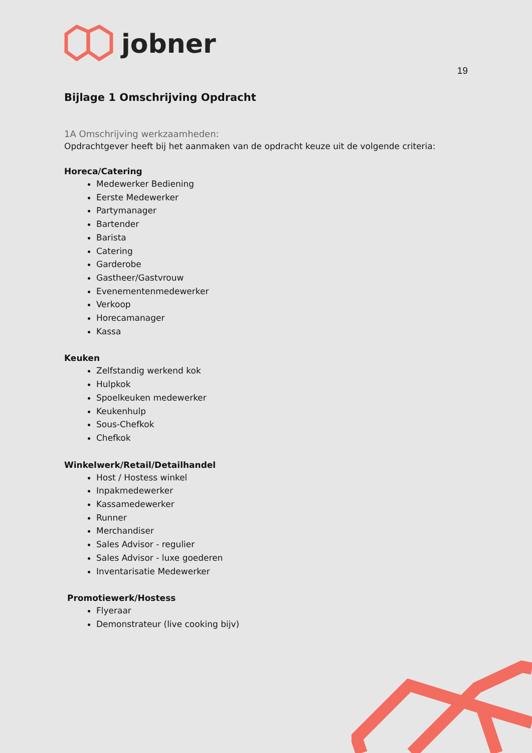jobner
19
Bijlage 1 Omschrijving Opdracht
1A Omschrijving werkzaamheden:
Opdrachtgever heeft bij het aanmaken van de opdracht keuze uit de volgende criteria:
Horeca/Catering
Medewerker Bediening
Eerste Medewerker
Partymanager
Bartender
Barista
Catering
Garderobe
Gastheer/Gastvrouw
Evenementenmedewerker
Verkoop
Horecamanager
Kassa
Keuken
Zelfstandig werkend kok
Hulpkok
Spoelkeuken medewerker
Keukenhulp
Sous-Chefkok
Chefkok
Winkelwerk/Retail/Detailhandel
Host / Hostess winkel
Inpakmedewerker
Kassamedewerker
Runner
Merchandiser
Sales Advisor - regulier
Sales Advisor - luxe goederen
Inventarisatie Medewerker
Promotiewerk/Hostess
Flyeraar
Demonstrateur (live cooking bijv)